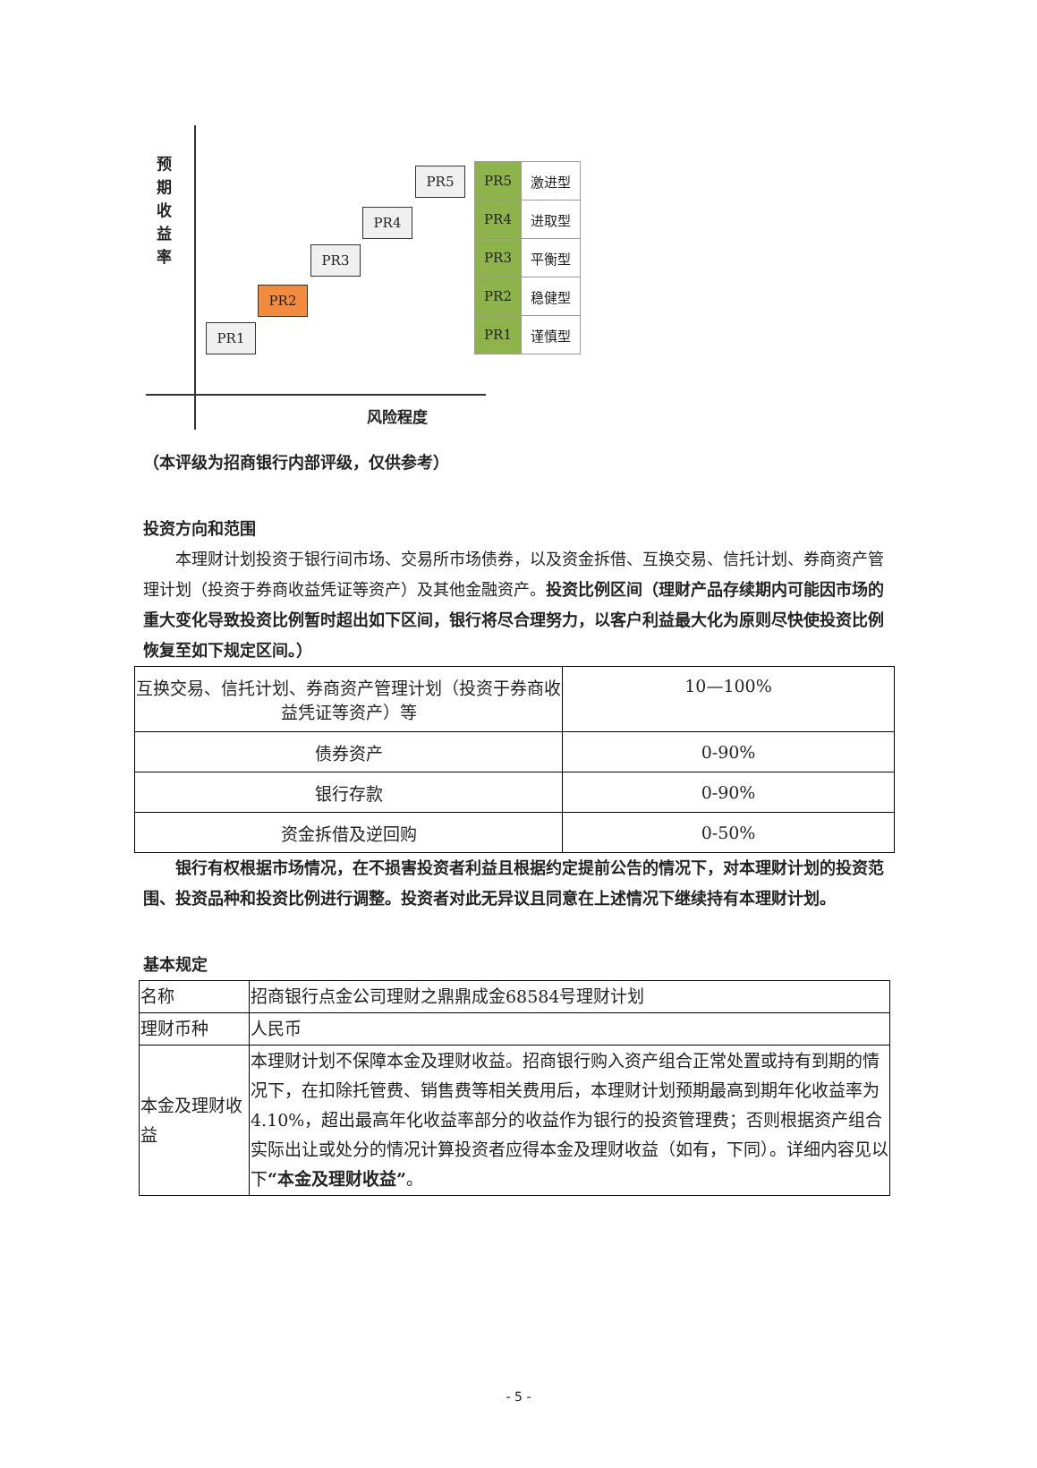预 期 收 益 率
PR1
PR2
PR3
PR4
PR5
| PR5 | 激进型 |
| PR4 | 进取型 |
| PR3 | 平衡型 |
| PR2 | 稳健型 |
| PR1 | 谨慎型 |
风险程度
（本评级为招商银行内部评级，仅供参考）
投资方向和范围
　　本理财计划投资于银行间市场、交易所市场债券，以及资金拆借、互换交易、信托计划、券商资产管理计划（投资于券商收益凭证等资产）及其他金融资产。投资比例区间（理财产品存续期内可能因市场的重大变化导致投资比例暂时超出如下区间，银行将尽合理努力，以客户利益最大化为原则尽快使投资比例恢复至如下规定区间。）
| 互换交易、信托计划、券商资产管理计划（投资于券商收益凭证等资产）等 | 10—100% |
| 债券资产 | 0-90% |
| 银行存款 | 0-90% |
| 资金拆借及逆回购 | 0-50% |
　　银行有权根据市场情况，在不损害投资者利益且根据约定提前公告的情况下，对本理财计划的投资范围、投资品种和投资比例进行调整。投资者对此无异议且同意在上述情况下继续持有本理财计划。
基本规定
| 名称 | 招商银行点金公司理财之鼎鼎成金68584号理财计划 |
| 理财币种 | 人民币 |
| 本金及理财收益 | 本理财计划不保障本金及理财收益。招商银行购入资产组合正常处置或持有到期的情况下，在扣除托管费、销售费等相关费用后，本理财计划预期最高到期年化收益率为4.10%，超出最高年化收益率部分的收益作为银行的投资管理费；否则根据资产组合实际出让或处分的情况计算投资者应得本金及理财收益（如有，下同）。详细内容见以下 “本金及理财收益” 。 |
- 5 -